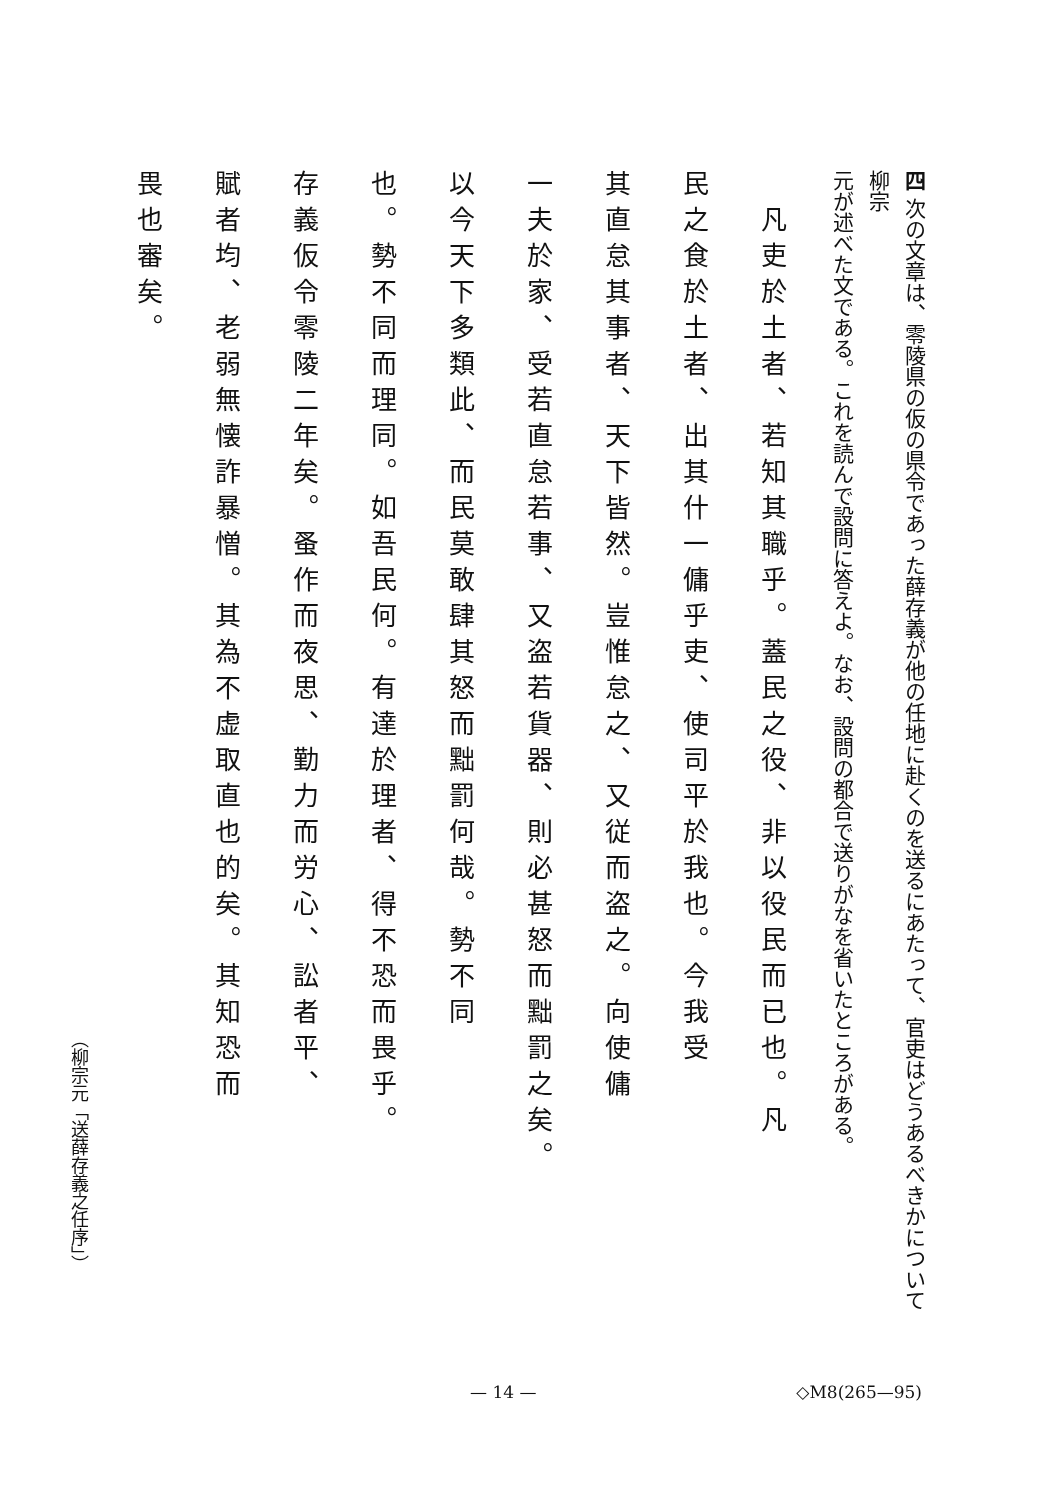四 次の文章は、零陵県の仮の県令であった薛存義が他の任地に赴くのを送るにあたって、官吏はどうあるべきかについて柳宗
元が述べた文である。これを読んで設問に答えよ。なお、設問の都合で送りがなを省いたところがある。
　凡吏於土者、若知其職乎。蓋民之役、非以役民而已也。凡
民之食於土者、出其什一傭乎吏、使司平於我也。今我受
其直怠其事者、天下皆然。豈惟怠之、又従而盗之。向使傭
一夫於家、受若直怠若事、又盗若貨器、則必甚怒而黜罰之矣。
以今天下多類此、而民莫敢肆其怒而黜罰何哉。勢不同
也。勢不同而理同。如吾民何。有達於理者、得不恐而畏乎。
存義仮令零陵二年矣。蚤作而夜思、勤力而労心、訟者平、
賦者均、老弱無懐詐暴憎。其為不虚取直也的矣。其知恐而
畏也審矣。
（柳宗元「送薛存義之任序」）
— 14 — ◇M8(265—95)